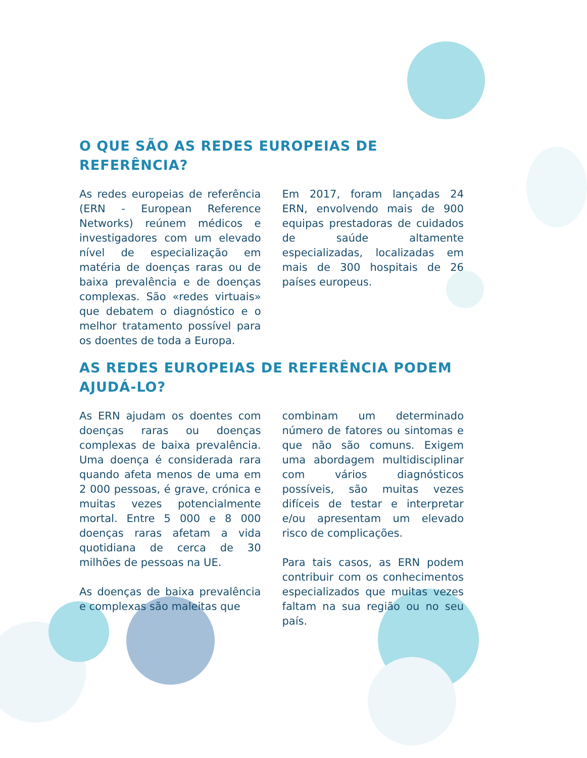O QUE SÃO AS REDES EUROPEIAS DE REFERÊNCIA?
As redes europeias de referência (ERN - European Reference Networks) reúnem médicos e investigadores com um elevado nível de especialização em matéria de doenças raras ou de baixa prevalência e de doenças complexas. São «redes virtuais» que debatem o diagnóstico e o melhor tratamento possível para os doentes de toda a Europa.
Em 2017, foram lançadas 24 ERN, envolvendo mais de 900 equipas prestadoras de cuidados de saúde altamente especializadas, localizadas em mais de 300 hospitais de 26 países europeus.
AS REDES EUROPEIAS DE REFERÊNCIA PODEM AJUDÁ-LO?
As ERN ajudam os doentes com doenças raras ou doenças complexas de baixa prevalência. Uma doença é considerada rara quando afeta menos de uma em 2 000 pessoas, é grave, crónica e muitas vezes potencialmente mortal. Entre 5 000 e 8 000 doenças raras afetam a vida quotidiana de cerca de 30 milhões de pessoas na UE.
As doenças de baixa prevalência e complexas são maleitas que
combinam um determinado número de fatores ou sintomas e que não são comuns. Exigem uma abordagem multidisciplinar com vários diagnósticos possíveis, são muitas vezes difíceis de testar e interpretar e/ou apresentam um elevado risco de complicações.
Para tais casos, as ERN podem contribuir com os conhecimentos especializados que muitas vezes faltam na sua região ou no seu país.